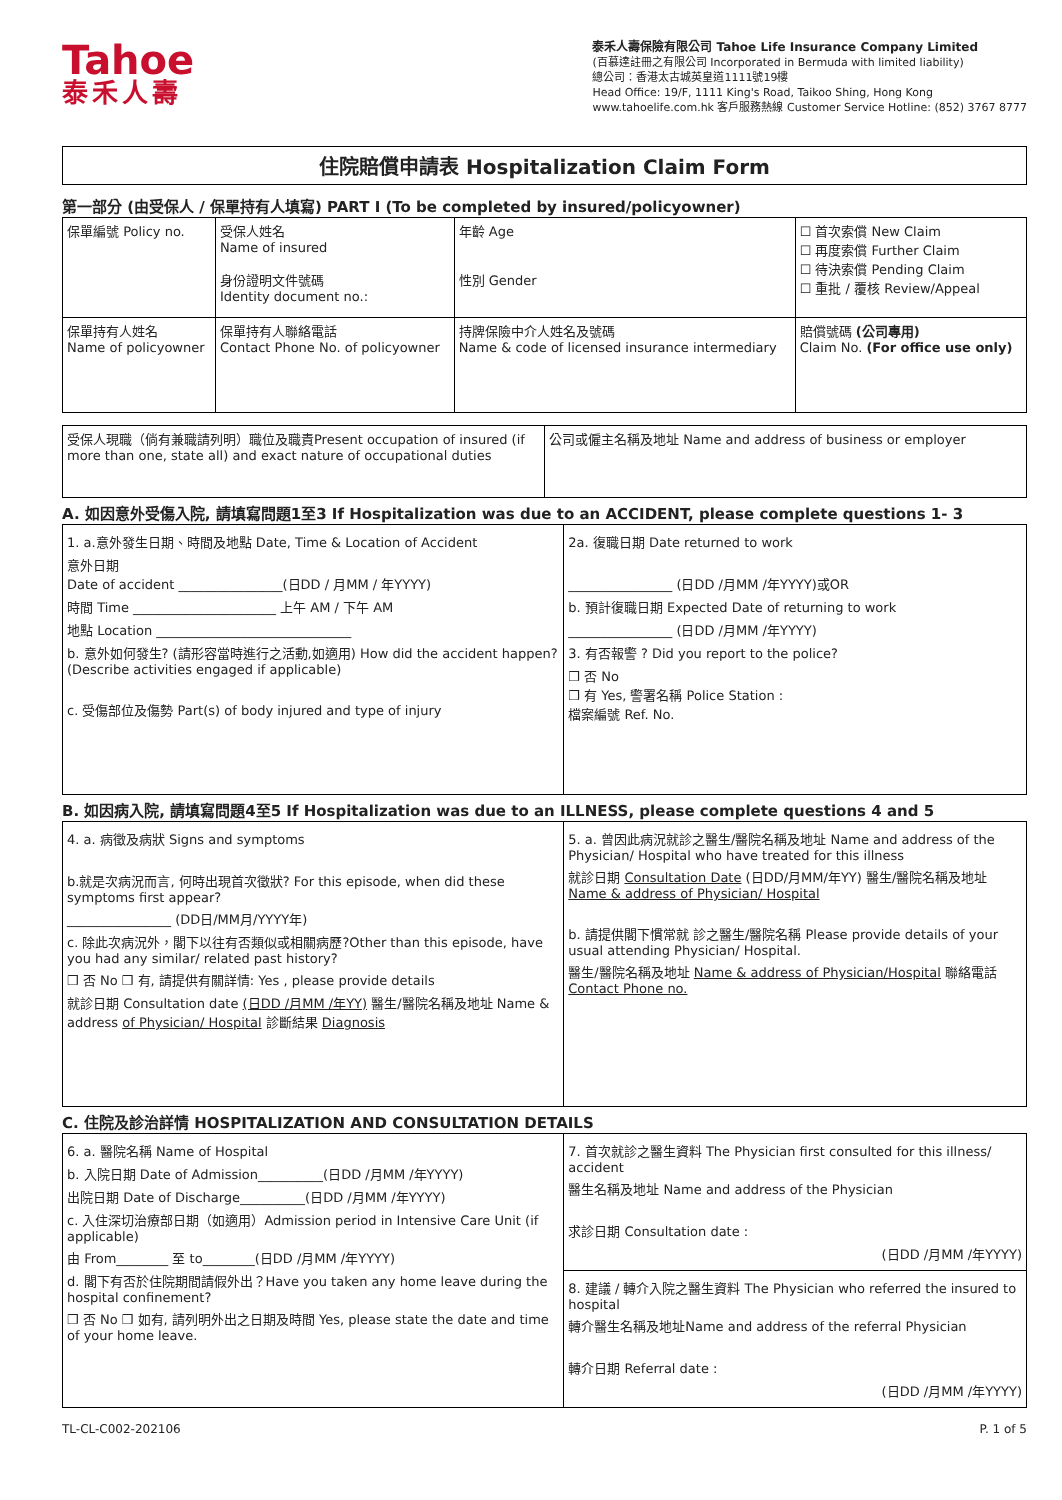Tahoe
泰禾人壽
泰禾人壽保險有限公司 Tahoe Life Insurance Company Limited
(百慕達註冊之有限公司 Incorporated in Bermuda with limited liability)
總公司：香港太古城英皇道1111號19樓
Head Office: 19/F, 1111 King's Road, Taikoo Shing, Hong Kong
www.tahoelife.com.hk 客戶服務熱線 Customer Service Hotline: (852) 3767 8777
住院賠償申請表 Hospitalization Claim Form
第一部分 (由受保人 / 保單持有人填寫) PART I (To be completed by insured/policyowner)
| 保單編號 Policy no. | 受保人姓名 Name of insured 身份證明文件號碼 Identity document no.: | 年齡 Age 性別 Gender | ☐ 首次索償 New Claim ☐ 再度索償 Further Claim ☐ 待決索償 Pending Claim ☐ 重批 / 覆核 Review/Appeal |
| 保單持有人姓名 Name of policyowner | 保單持有人聯絡電話 Contact Phone No. of policyowner | 持牌保險中介人姓名及號碼 Name & code of licensed insurance intermediary | 賠償號碼 (公司專用) Claim No. (For office use only) |
| 受保人現職（倘有兼職請列明）職位及職責Present occupation of insured (if more than one, state all) and exact nature of occupational duties | 公司或僱主名稱及地址 Name and address of business or employer |
A. 如因意外受傷入院, 請填寫問題1至3 If Hospitalization was due to an ACCIDENT, please complete questions 1- 3
| 1. a.意外發生日期、時間及地點 Date, Time & Location of Accident 意外日期 Date of accident ________________(日DD / 月MM / 年YYYY) 時間 Time ______________________ 上午 AM / 下午 AM 地點 Location ______________________________ b. 意外如何發生? (請形容當時進行之活動,如適用) How did the accident happen? (Describe activities engaged if applicable) c. 受傷部位及傷勢 Part(s) of body injured and type of injury | 2a. 復職日期 Date returned to work ________________ (日DD /月MM /年YYYY)或OR b. 預計復職日期 Expected Date of returning to work ________________ (日DD /月MM /年YYYY) 3. 有否報警 ? Did you report to the police? ❒ 否 No ❒ 有 Yes, 警署名稱 Police Station : 檔案編號 Ref. No. |
B. 如因病入院, 請填寫問題4至5 If Hospitalization was due to an ILLNESS, please complete questions 4 and 5
| 4. a. 病徵及病狀 Signs and symptoms b.就是次病況而言, 何時出現首次徵狀? For this episode, when did these symptoms first appear? ________________ (DD日/MM月/YYYY年) c. 除此次病況外，閣下以往有否類似或相關病歷?Other than this episode, have you had any similar/ related past history? ❒ 否 No ❒ 有, 請提供有關詳情: Yes , please provide details 就診日期 Consultation date (日DD /月MM /年YY) 醫生/醫院名稱及地址 Name & address of Physician/ Hospital 診斷結果 Diagnosis | 5. a. 曾因此病況就診之醫生/醫院名稱及地址 Name and address of the Physician/ Hospital who have treated for this illness 就診日期 Consultation Date (日DD/月MM/年YY) 醫生/醫院名稱及地址 Name & address of Physician/ Hospital b. 請提供閣下慣常就 診之醫生/醫院名稱 Please provide details of your usual attending Physician/ Hospital. 醫生/醫院名稱及地址 Name & address of Physician/Hospital 聯絡電話 Contact Phone no. |
C. 住院及診治詳情 HOSPITALIZATION AND CONSULTATION DETAILS
| 6. a. 醫院名稱 Name of Hospital b. 入院日期 Date of Admission__________(日DD /月MM /年YYYY) 出院日期 Date of Discharge__________(日DD /月MM /年YYYY) c. 入住深切治療部日期（如適用）Admission period in Intensive Care Unit (if applicable) 由 From________ 至 to________(日DD /月MM /年YYYY) d. 閣下有否於住院期間請假外出？Have you taken any home leave during the hospital confinement? ❒ 否 No ❒ 如有, 請列明外出之日期及時間 Yes, please state the date and time of your home leave. | 7. 首次就診之醫生資料 The Physician first consulted for this illness/ accident 醫生名稱及地址 Name and address of the Physician 求診日期 Consultation date : (日DD /月MM /年YYYY) |
| | 8. 建議 / 轉介入院之醫生資料 The Physician who referred the insured to hospital 轉介醫生名稱及地址Name and address of the referral Physician 轉介日期 Referral date : (日DD /月MM /年YYYY) |
TL-CL-C002-202106 P. 1 of 5